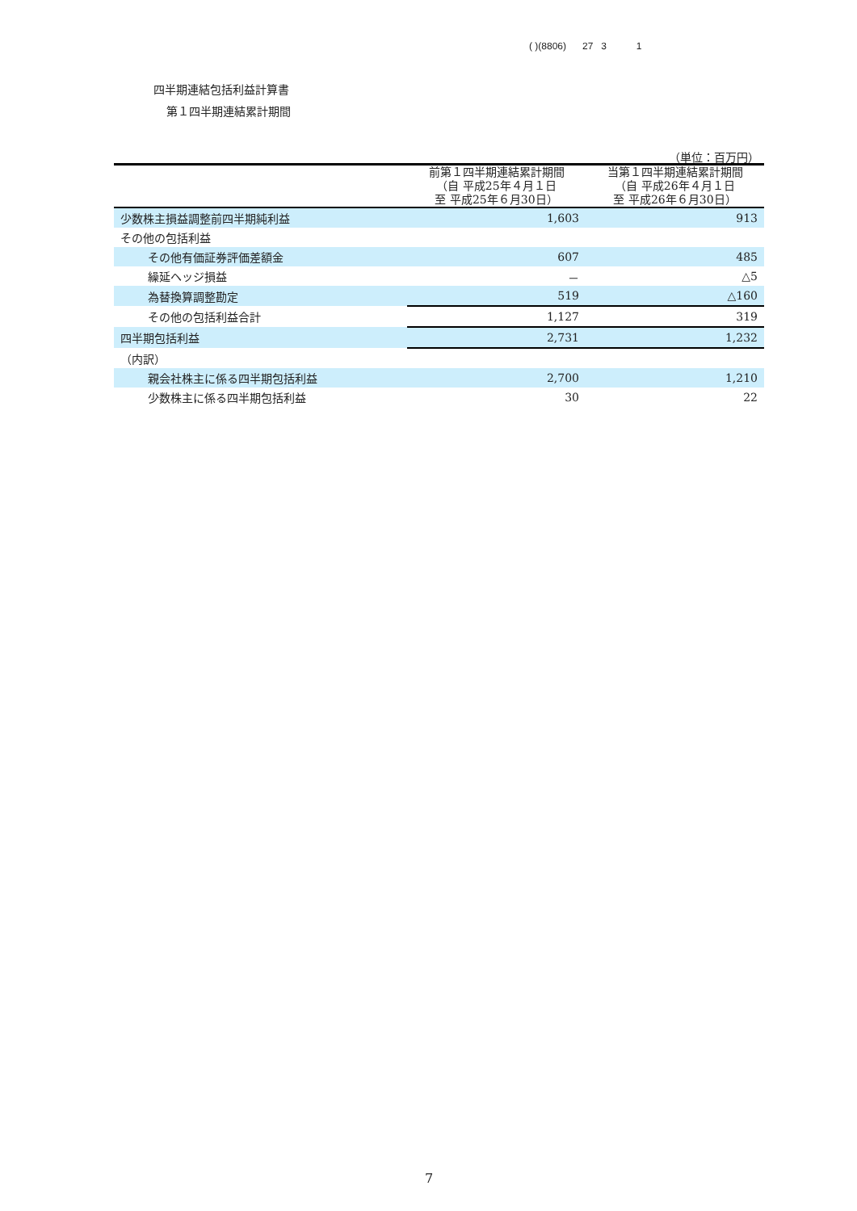( )(8806) 27 3 1
四半期連結包括利益計算書
第１四半期連結累計期間
（単位：百万円）
| | 前第１四半期連結累計期間 （自 平成25年４月１日 至 平成25年６月30日） | 当第１四半期連結累計期間 （自 平成26年４月１日 至 平成26年６月30日） |
| --- | --- | --- |
| 少数株主損益調整前四半期純利益 | 1,603 | 913 |
| その他の包括利益 | | |
| その他有価証券評価差額金 | 607 | 485 |
| 繰延ヘッジ損益 | － | △5 |
| 為替換算調整勘定 | 519 | △160 |
| その他の包括利益合計 | 1,127 | 319 |
| 四半期包括利益 | 2,731 | 1,232 |
| （内訳） | | |
| 親会社株主に係る四半期包括利益 | 2,700 | 1,210 |
| 少数株主に係る四半期包括利益 | 30 | 22 |
7